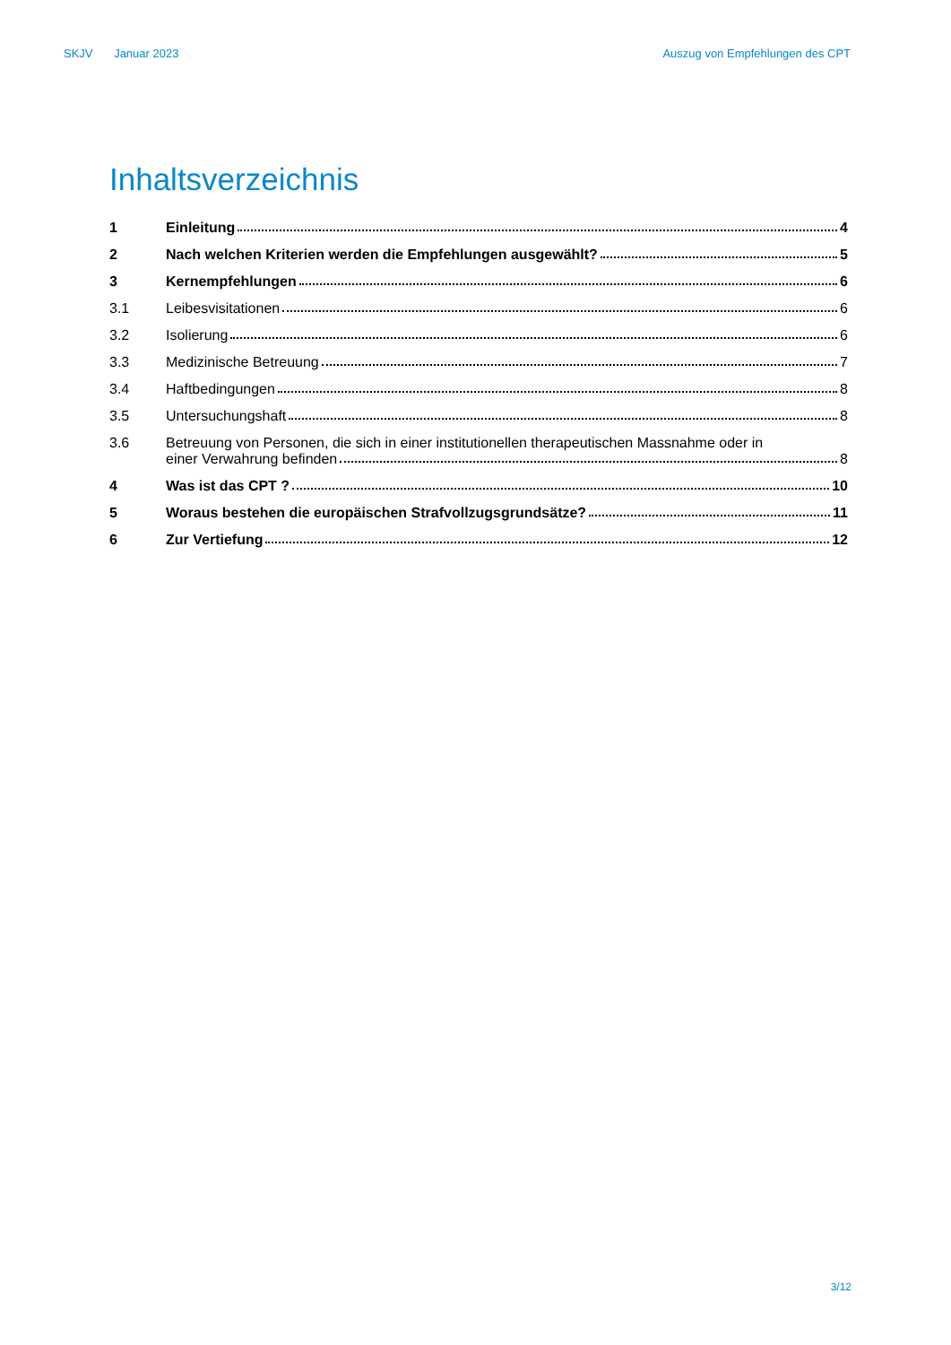SKJV Januar 2023 Auszug von Empfehlungen des CPT
Inhaltsverzeichnis
1
Einleitung 4
2
Nach welchen Kriterien werden die Empfehlungen ausgewählt? 5
3
Kernempfehlungen 6
3.1
Leibesvisitationen 6
3.2
Isolierung 6
3.3
Medizinische Betreuung 7
3.4
Haftbedingungen 8
3.5
Untersuchungshaft 8
3.6 Betreuung von Personen, die sich in einer institutionellen therapeutischen Massnahme oder in
einer Verwahrung befinden 8
4
Was ist das CPT ? 10
5
Woraus bestehen die europäischen Strafvollzugsgrundsätze? 11
6
Zur Vertiefung 12
3/12